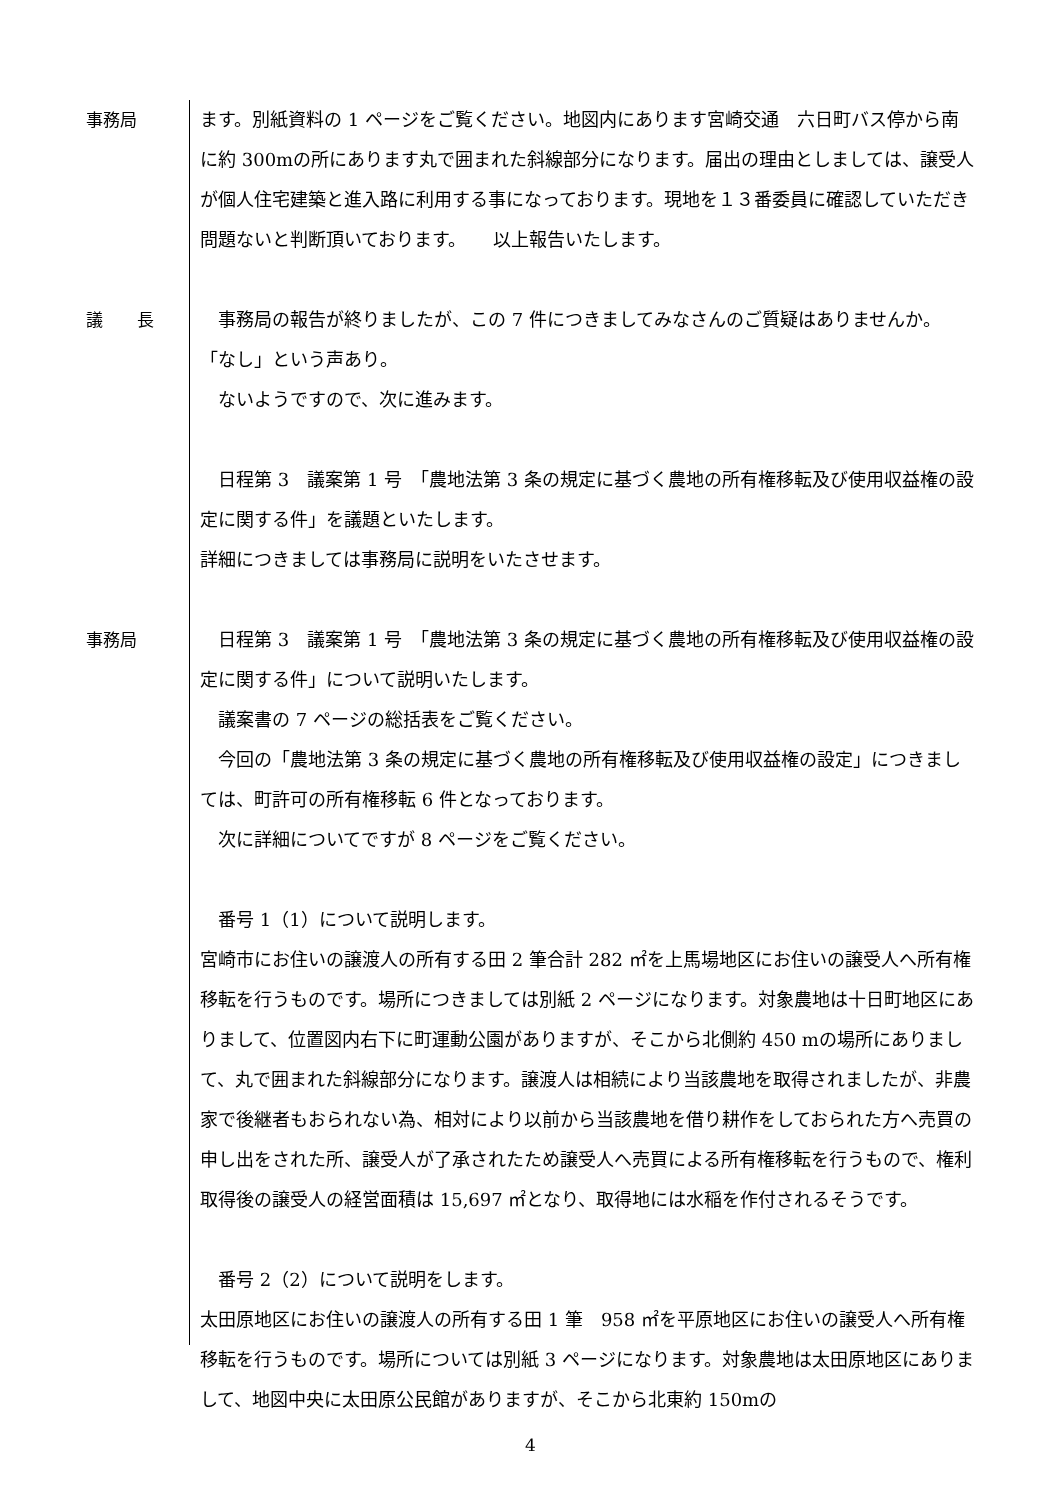事務局 ます。別紙資料の 1 ページをご覧ください。地図内にあります宮崎交通　六日町バス停から南に約 300mの所にあります丸で囲まれた斜線部分になります。届出の理由としましては、譲受人が個人住宅建築と進入路に利用する事になっております。現地を１３番委員に確認していただき問題ないと判断頂いております。　　以上報告いたします。
議　　長 　事務局の報告が終りましたが、この 7 件につきましてみなさんのご質疑はありませんか。　　「なし」という声あり。
　ないようですので、次に進みます。
　日程第 3　議案第 1 号　「農地法第 3 条の規定に基づく農地の所有権移転及び使用収益権の設定に関する件」を議題といたします。
詳細につきましては事務局に説明をいたさせます。
事務局 　日程第 3　議案第 1 号　「農地法第 3 条の規定に基づく農地の所有権移転及び使用収益権の設定に関する件」について説明いたします。
　議案書の 7 ページの総括表をご覧ください。
　今回の「農地法第 3 条の規定に基づく農地の所有権移転及び使用収益権の設定」につきましては、町許可の所有権移転 6 件となっております。
　次に詳細についてですが 8 ページをご覧ください。
　番号 1（1）について説明します。
宮崎市にお住いの譲渡人の所有する田 2 筆合計 282 ㎡を上馬場地区にお住いの譲受人へ所有権移転を行うものです。場所につきましては別紙 2 ページになります。対象農地は十日町地区にありまして、位置図内右下に町運動公園がありますが、そこから北側約 450 mの場所にありまして、丸で囲まれた斜線部分になります。譲渡人は相続により当該農地を取得されましたが、非農家で後継者もおられない為、相対により以前から当該農地を借り耕作をしておられた方へ売買の申し出をされた所、譲受人が了承されたため譲受人へ売買による所有権移転を行うもので、権利取得後の譲受人の経営面積は 15,697 ㎡となり、取得地には水稲を作付されるそうです。
　番号 2（2）について説明をします。
太田原地区にお住いの譲渡人の所有する田 1 筆　958 ㎡を平原地区にお住いの譲受人へ所有権移転を行うものです。場所については別紙 3 ページになります。対象農地は太田原地区にありまして、地図中央に太田原公民館がありますが、そこから北東約 150mの
4